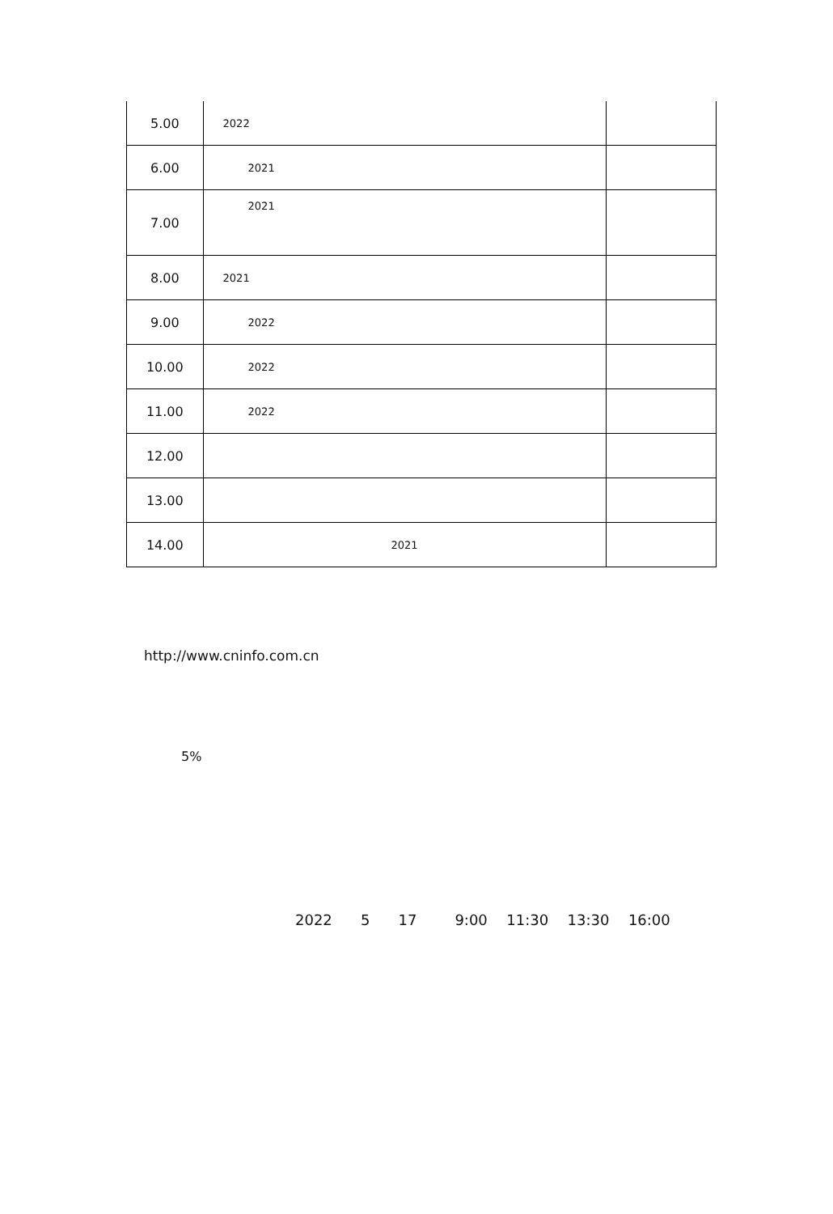| 5.00 | 2022 | |
| 6.00 | 2021 | |
| 7.00 | 2021 | |
| 8.00 | 2021 | |
| 9.00 | 2022 | |
| 10.00 | 2022 | |
| 11.00 | 2022 | |
| 12.00 | | |
| 13.00 | | |
| 14.00 | 2021 | |
http://www.cninfo.com.cn
5%
2022 5 17 9:00 11:30 13:30 16:00